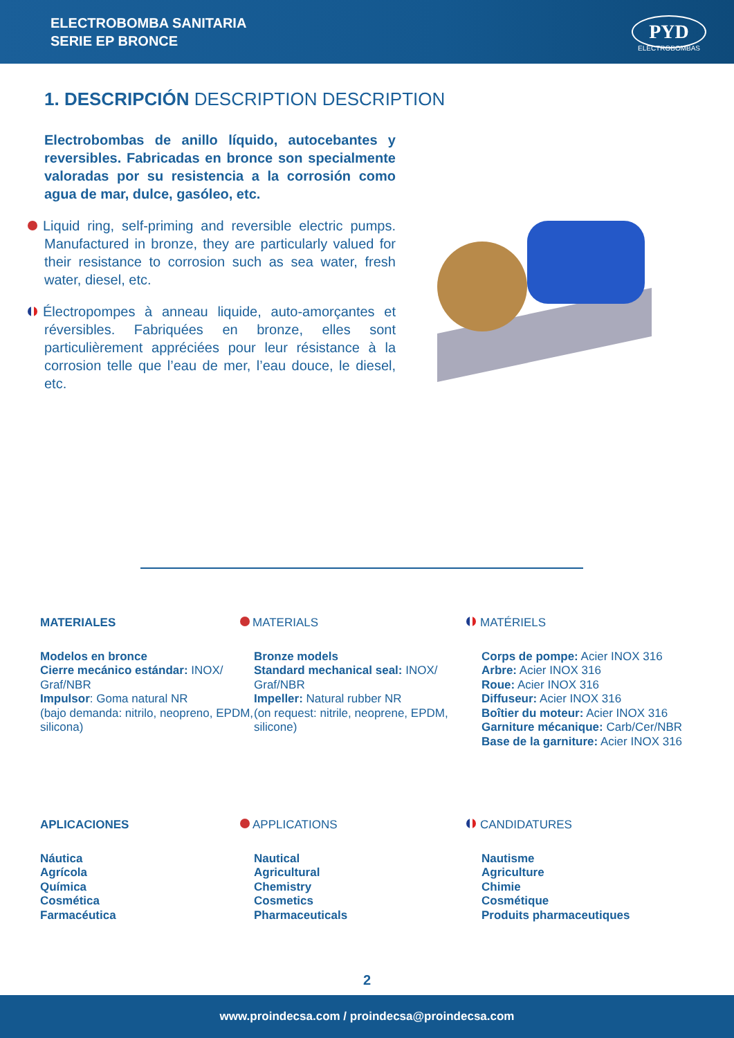ELECTROBOMBA SANITARIA
SERIE EP BRONCE
PYD
ELECTROBOMBAS
1. DESCRIPCIÓN DESCRIPTION DESCRIPTION
Electrobombas de anillo líquido, autocebantes y reversibles. Fabricadas en bronce son specialmente valoradas por su resistencia a la corrosión como agua de mar, dulce, gasóleo, etc.
Liquid ring, self-priming and reversible electric pumps. Manufactured in bronze, they are particularly valued for their resistance to corrosion such as sea water, fresh water, diesel, etc.
Électropompes à anneau liquide, auto-amorçantes et réversibles. Fabriquées en bronze, elles sont particulièrement appréciées pour leur résistance à la corrosion telle que l’eau de mer, l’eau douce, le diesel, etc.
MATERIALES
Modelos en bronce
Cierre mecánico estándar: INOX/ Graf/NBR
Impulsor: Goma natural NR
(bajo demanda: nitrilo, neopreno, EPDM, silicona)
MATERIALS
Bronze models
Standard mechanical seal: INOX/ Graf/NBR
Impeller: Natural rubber NR
(on request: nitrile, neoprene, EPDM, silicone)
MATÉRIELS
Corps de pompe: Acier INOX 316
Arbre: Acier INOX 316
Roue: Acier INOX 316
Diffuseur: Acier INOX 316
Boîtier du moteur: Acier INOX 316
Garniture mécanique: Carb/Cer/NBR
Base de la garniture: Acier INOX 316
APLICACIONES
Náutica
Agrícola
Química
Cosmética
Farmacéutica
APPLICATIONS
Nautical
Agricultural
Chemistry
Cosmetics
Pharmaceuticals
CANDIDATURES
Nautisme
Agriculture
Chimie
Cosmétique
Produits pharmaceutiques
2
www.proindecsa.com / proindecsa@proindecsa.com